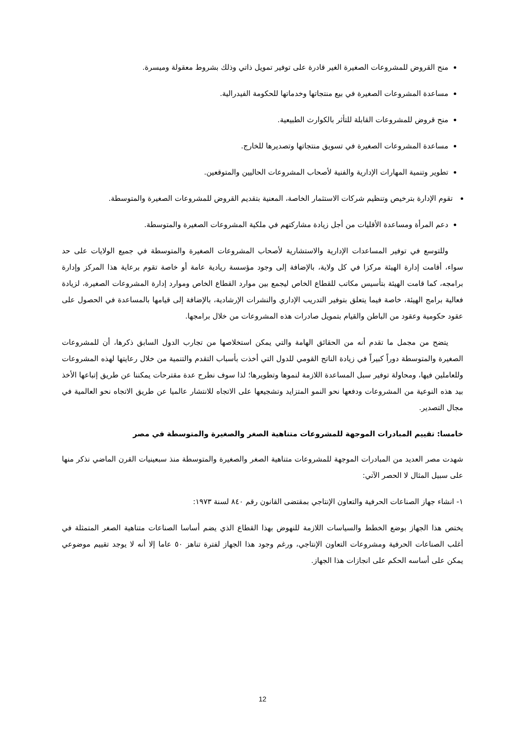منح القروض للمشروعات الصغيرة الغير قادرة على توفير تمويل ذاتي وذلك بشروط معقولة وميسرة.
مساعدة المشروعات الصغيرة في بيع منتجاتها وخدماتها للحكومة الفيدرالية.
منح قروض للمشروعات القابلة للتأثر بالكوارث الطبيعية.
مساعدة المشروعات الصغيرة في تسويق منتجاتها وتصديرها للخارج.
تطوير وتنمية المهارات الإدارية والفنية لأصحاب المشروعات الحاليين والمتوقعين.
تقوم الإدارة بترخيص وتنظيم شركات الاستثمار الخاصة، المعنية بتقديم القروض للمشروعات الصغيرة والمتوسطة.
دعم المرأة ومساعدة الأقليات من أجل زيادة مشاركتهم في ملكية المشروعات الصغيرة والمتوسطة.
وللتوسع في توفير المساعدات الإدارية والاستشارية لأصحاب المشروعات الصغيرة والمتوسطة في جميع الولايات على حد سواء، أقامت إدارة الهيئة مركزا في كل ولاية، بالإضافة إلى وجود مؤسسة ريادية عامة أو خاصة تقوم برعاية هذا المركز وإدارة برامجه، كما قامت الهيئة بتأسيس مكاتب للقطاع الخاص ليجمع بين موارد القطاع الخاص وموارد إدارة المشروعات الصغيرة، لزيادة فعالية برامج الهيئة، خاصة فيما يتعلق بتوفير التدريب الإداري والنشرات الإرشادية، بالإضافة إلى قيامها بالمساعدة في الحصول على عقود حكومية وعقود من الباطن والقيام بتمويل صادرات هذه المشروعات من خلال برامجها.
يتضح من مجمل ما تقدم أنه من الحقائق الهامة والتي يمكن استخلاصها من تجارب الدول السابق ذكرها، أن للمشروعات الصغيرة والمتوسطة دوراً كبيراً في زيادة الناتج القومي للدول التي أخذت بأسباب التقدم والتنمية من خلال رعايتها لهذه المشروعات وللعاملين فيها، ومحاولة توفير سبل المساعدة اللازمة لنموها وتطويرها؛ لذا سوف نطرح عدة مقترحات يمكننا عن طريق إتباعها الأخذ بيد هذه النوعية من المشروعات ودفعها نحو النمو المتزايد وتشجيعها على الاتجاه للانتشار عالميا عن طريق الاتجاه نحو العالمية في مجال التصدير.
خامسا: تقييم المبادرات الموجهة للمشروعات متناهية الصغر والصغيرة والمتوسطة في مصر
شهدت مصر العديد من المبادرات الموجهة للمشروعات متناهية الصغر والصغيرة والمتوسطة منذ سبعينيات القرن الماضي نذكر منها على سبيل المثال لا الحصر الآتي:
١- انشاء جهاز الصناعات الحرفية والتعاون الإنتاجي بمقتضى القانون رقم ٨٤٠ لسنة ١٩٧٣:
يختص هذا الجهاز بوضع الخطط والسياسات اللازمة للنهوض بهذا القطاع الذي يضم أساسا الصناعات متناهية الصغر المتمثلة في أغلب الصناعات الحرفية ومشروعات التعاون الإنتاجي، ورغم وجود هذا الجهاز لفترة تناهز ٥٠ عاما إلا أنه لا يوجد تقييم موضوعي يمكن على أساسه الحكم على انجازات هذا الجهاز.
12